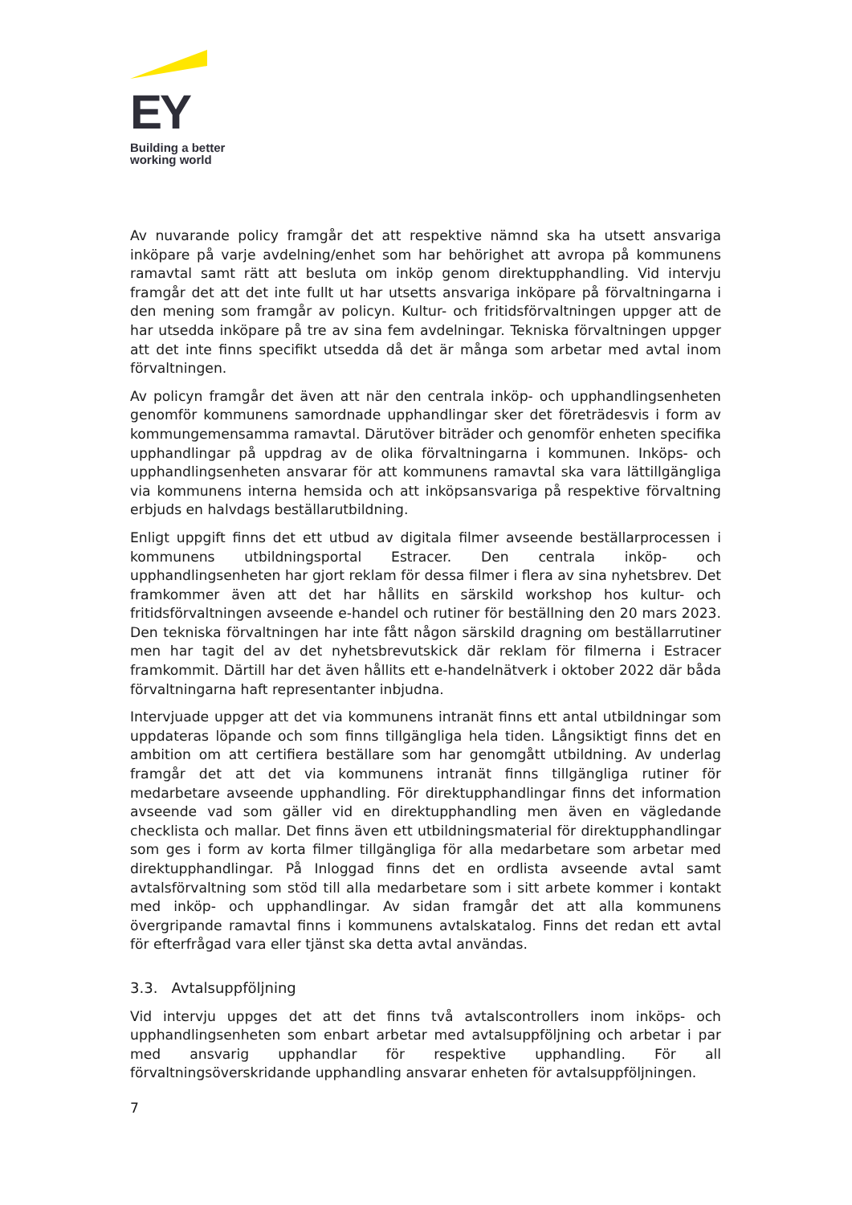EY
Building a better
working world
Av nuvarande policy framgår det att respektive nämnd ska ha utsett ansvariga inköpare på varje avdelning/enhet som har behörighet att avropa på kommunens ramavtal samt rätt att besluta om inköp genom direktupphandling. Vid intervju framgår det att det inte fullt ut har utsetts ansvariga inköpare på förvaltningarna i den mening som framgår av policyn. Kultur- och fritidsförvaltningen uppger att de har utsedda inköpare på tre av sina fem avdelningar. Tekniska förvaltningen uppger att det inte finns specifikt utsedda då det är många som arbetar med avtal inom förvaltningen.
Av policyn framgår det även att när den centrala inköp- och upphandlingsenheten genomför kommunens samordnade upphandlingar sker det företrädesvis i form av kommungemensamma ramavtal. Därutöver biträder och genomför enheten specifika upphandlingar på uppdrag av de olika förvaltningarna i kommunen. Inköps- och upphandlingsenheten ansvarar för att kommunens ramavtal ska vara lättillgängliga via kommunens interna hemsida och att inköpsansvariga på respektive förvaltning erbjuds en halvdags beställarutbildning.
Enligt uppgift finns det ett utbud av digitala filmer avseende beställarprocessen i kommunens utbildningsportal Estracer. Den centrala inköp- och upphandlingsenheten har gjort reklam för dessa filmer i flera av sina nyhetsbrev. Det framkommer även att det har hållits en särskild workshop hos kultur- och fritidsförvaltningen avseende e-handel och rutiner för beställning den 20 mars 2023. Den tekniska förvaltningen har inte fått någon särskild dragning om beställarrutiner men har tagit del av det nyhetsbrevutskick där reklam för filmerna i Estracer framkommit. Därtill har det även hållits ett e-handelnätverk i oktober 2022 där båda förvaltningarna haft representanter inbjudna.
Intervjuade uppger att det via kommunens intranät finns ett antal utbildningar som uppdateras löpande och som finns tillgängliga hela tiden. Långsiktigt finns det en ambition om att certifiera beställare som har genomgått utbildning. Av underlag framgår det att det via kommunens intranät finns tillgängliga rutiner för medarbetare avseende upphandling. För direktupphandlingar finns det information avseende vad som gäller vid en direktupphandling men även en vägledande checklista och mallar. Det finns även ett utbildningsmaterial för direktupphandlingar som ges i form av korta filmer tillgängliga för alla medarbetare som arbetar med direktupphandlingar. På Inloggad finns det en ordlista avseende avtal samt avtalsförvaltning som stöd till alla medarbetare som i sitt arbete kommer i kontakt med inköp- och upphandlingar. Av sidan framgår det att alla kommunens övergripande ramavtal finns i kommunens avtalskatalog. Finns det redan ett avtal för efterfrågad vara eller tjänst ska detta avtal användas.
3.3. Avtalsuppföljning
Vid intervju uppges det att det finns två avtalscontrollers inom inköps- och upphandlingsenheten som enbart arbetar med avtalsuppföljning och arbetar i par med ansvarig upphandlar för respektive upphandling. För all förvaltningsöverskridande upphandling ansvarar enheten för avtalsuppföljningen.
7